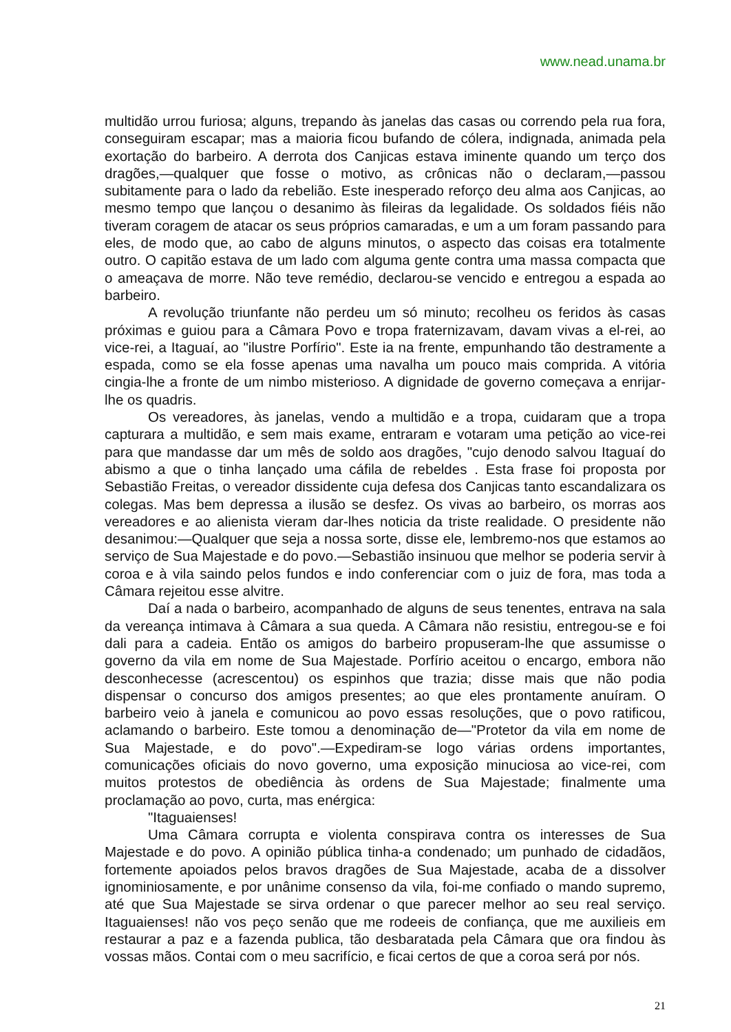www.nead.unama.br
multidão urrou furiosa; alguns, trepando às janelas das casas ou correndo pela rua fora, conseguiram escapar; mas a maioria ficou bufando de cólera, indignada, animada pela exortação do barbeiro. A derrota dos Canjicas estava iminente quando um terço dos dragões,—qualquer que fosse o motivo, as crônicas não o declaram,—passou subitamente para o lado da rebelião. Este inesperado reforço deu alma aos Canjicas, ao mesmo tempo que lançou o desanimo às fileiras da legalidade. Os soldados fiéis não tiveram coragem de atacar os seus próprios camaradas, e um a um foram passando para eles, de modo que, ao cabo de alguns minutos, o aspecto das coisas era totalmente outro. O capitão estava de um lado com alguma gente contra uma massa compacta que o ameaçava de morre. Não teve remédio, declarou-se vencido e entregou a espada ao barbeiro.
A revolução triunfante não perdeu um só minuto; recolheu os feridos às casas próximas e guiou para a Câmara Povo e tropa fraternizavam, davam vivas a el-rei, ao vice-rei, a Itaguaí, ao "ilustre Porfírio". Este ia na frente, empunhando tão destramente a espada, como se ela fosse apenas uma navalha um pouco mais comprida. A vitória cingia-lhe a fronte de um nimbo misterioso. A dignidade de governo começava a enrijar-lhe os quadris.
Os vereadores, às janelas, vendo a multidão e a tropa, cuidaram que a tropa capturara a multidão, e sem mais exame, entraram e votaram uma petição ao vice-rei para que mandasse dar um mês de soldo aos dragões, "cujo denodo salvou Itaguaí do abismo a que o tinha lançado uma cáfila de rebeldes . Esta frase foi proposta por Sebastião Freitas, o vereador dissidente cuja defesa dos Canjicas tanto escandalizara os colegas. Mas bem depressa a ilusão se desfez. Os vivas ao barbeiro, os morras aos vereadores e ao alienista vieram dar-lhes noticia da triste realidade. O presidente não desanimou:—Qualquer que seja a nossa sorte, disse ele, lembremo-nos que estamos ao serviço de Sua Majestade e do povo.—Sebastião insinuou que melhor se poderia servir à coroa e à vila saindo pelos fundos e indo conferenciar com o juiz de fora, mas toda a Câmara rejeitou esse alvitre.
Daí a nada o barbeiro, acompanhado de alguns de seus tenentes, entrava na sala da vereança intimava à Câmara a sua queda. A Câmara não resistiu, entregou-se e foi dali para a cadeia. Então os amigos do barbeiro propuseram-lhe que assumisse o governo da vila em nome de Sua Majestade. Porfírio aceitou o encargo, embora não desconhecesse (acrescentou) os espinhos que trazia; disse mais que não podia dispensar o concurso dos amigos presentes; ao que eles prontamente anuíram. O barbeiro veio à janela e comunicou ao povo essas resoluções, que o povo ratificou, aclamando o barbeiro. Este tomou a denominação de—"Protetor da vila em nome de Sua Majestade, e do povo".—Expediram-se logo várias ordens importantes, comunicações oficiais do novo governo, uma exposição minuciosa ao vice-rei, com muitos protestos de obediência às ordens de Sua Majestade; finalmente uma proclamação ao povo, curta, mas enérgica:
"Itaguaienses!
Uma Câmara corrupta e violenta conspirava contra os interesses de Sua Majestade e do povo. A opinião pública tinha-a condenado; um punhado de cidadãos, fortemente apoiados pelos bravos dragões de Sua Majestade, acaba de a dissolver ignominiosamente, e por unânime consenso da vila, foi-me confiado o mando supremo, até que Sua Majestade se sirva ordenar o que parecer melhor ao seu real serviço. Itaguaienses! não vos peço senão que me rodeeis de confiança, que me auxilieis em restaurar a paz e a fazenda publica, tão desbaratada pela Câmara que ora findou às vossas mãos. Contai com o meu sacrifício, e ficai certos de que a coroa será por nós.
21